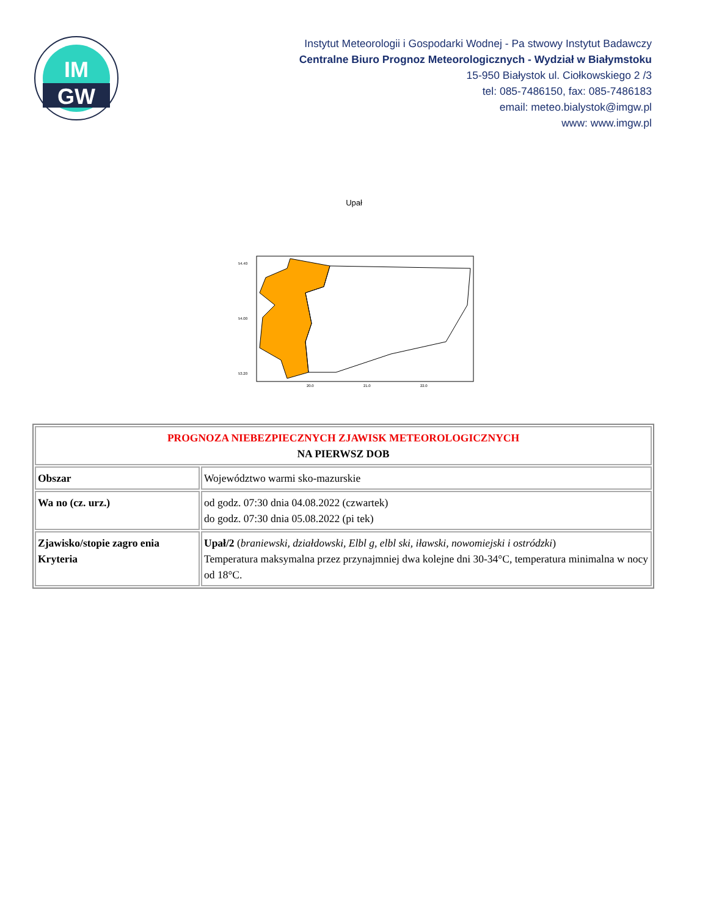IM
GW
Instytut Meteorologii i Gospodarki Wodnej - Pa stwowy Instytut Badawczy
Centralne Biuro Prognoz Meteorologicznych - Wydział w Białymstoku
15-950 Białystok ul. Ciołkowskiego 2 /3
tel: 085-7486150, fax: 085-7486183
email: meteo.bialystok@imgw.pl
www: www.imgw.pl
Upał
54.40
54.00
53.20
20.0
21.0
22.0
| PROGNOZA NIEBEZPIECZNYCH ZJAWISK METEOROLOGICZNYCH NA PIERWSZ DOB | |
| Obszar | Województwo warmi sko-mazurskie |
| Wa no (cz. urz.) | od godz. 07:30 dnia 04.08.2022 (czwartek) do godz. 07:30 dnia 05.08.2022 (pi tek) |
| Zjawisko/stopie zagro enia Kryteria | Upał/2 ( braniewski, działdowski, Elbl g, elbl ski, iławski, nowomiejski i ostródzki ) Temperatura maksymalna przez przynajmniej dwa kolejne dni 30-34°C, temperatura minimalna w nocy od 18°C. |